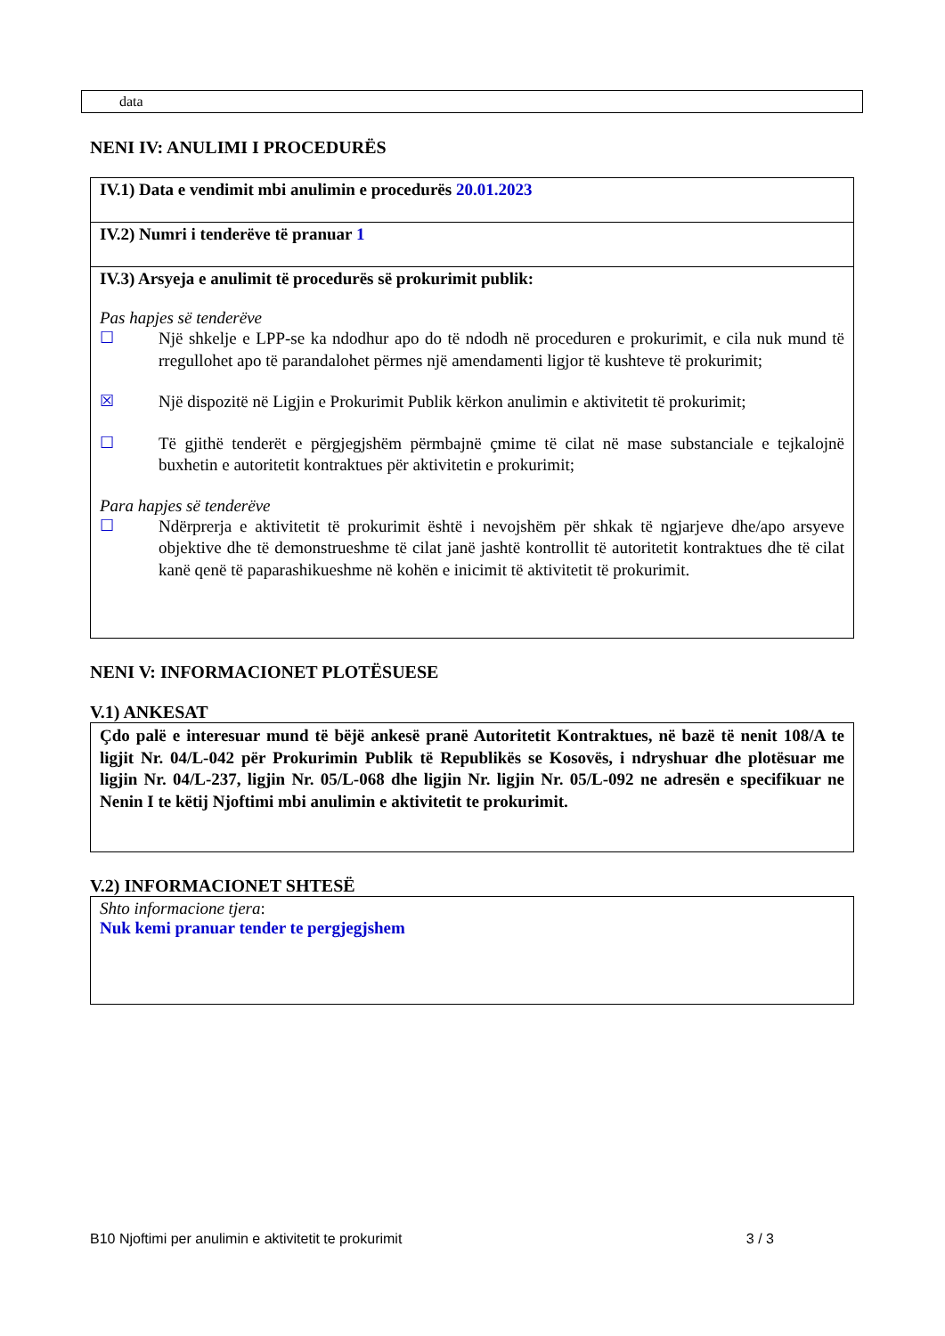data
NENI IV: ANULIMI I PROCEDURËS
IV.1) Data e vendimit mbi anulimin e procedurës 20.01.2023
IV.2) Numri i tenderëve të pranuar 1
IV.3) Arsyeja e anulimit të procedurës së prokurimit publik:
Pas hapjes së tenderëve
☐
Një shkelje e LPP-se ka ndodhur apo do të ndodh në proceduren e prokurimit, e cila nuk mund të rregullohet apo të parandalohet përmes një amendamenti ligjor të kushteve të prokurimit;
☒
Një dispozitë në Ligjin e Prokurimit Publik kërkon anulimin e aktivitetit të prokurimit;
☐
Të gjithë tenderët e përgjegjshëm përmbajnë çmime të cilat në mase substanciale e tejkalojnë buxhetin e autoritetit kontraktues për aktivitetin e prokurimit;
Para hapjes së tenderëve
☐
Ndërprerja e aktivitetit të prokurimit është i nevojshëm për shkak të ngjarjeve dhe/apo arsyeve objektive dhe të demonstrueshme të cilat janë jashtë kontrollit të autoritetit kontraktues dhe të cilat kanë qenë të paparashikueshme në kohën e inicimit të aktivitetit të prokurimit.
NENI V: INFORMACIONET PLOTËSUESE
V.1) ANKESAT
Çdo palë e interesuar mund të bëjë ankesë pranë Autoritetit Kontraktues, në bazë të nenit 108/A te ligjit Nr. 04/L-042 për Prokurimin Publik të Republikës se Kosovës, i ndryshuar dhe plotësuar me ligjin Nr. 04/L-237, ligjin Nr. 05/L-068 dhe ligjin Nr. ligjin Nr. 05/L-092 ne adresën e specifikuar ne Nenin I te këtij Njoftimi mbi anulimin e aktivitetit te prokurimit.
V.2) INFORMACIONET SHTESË
Shto informacione tjera:
Nuk kemi pranuar tender te pergjegjshem
B10 Njoftimi per anulimin e aktivitetit te prokurimit 3 / 3